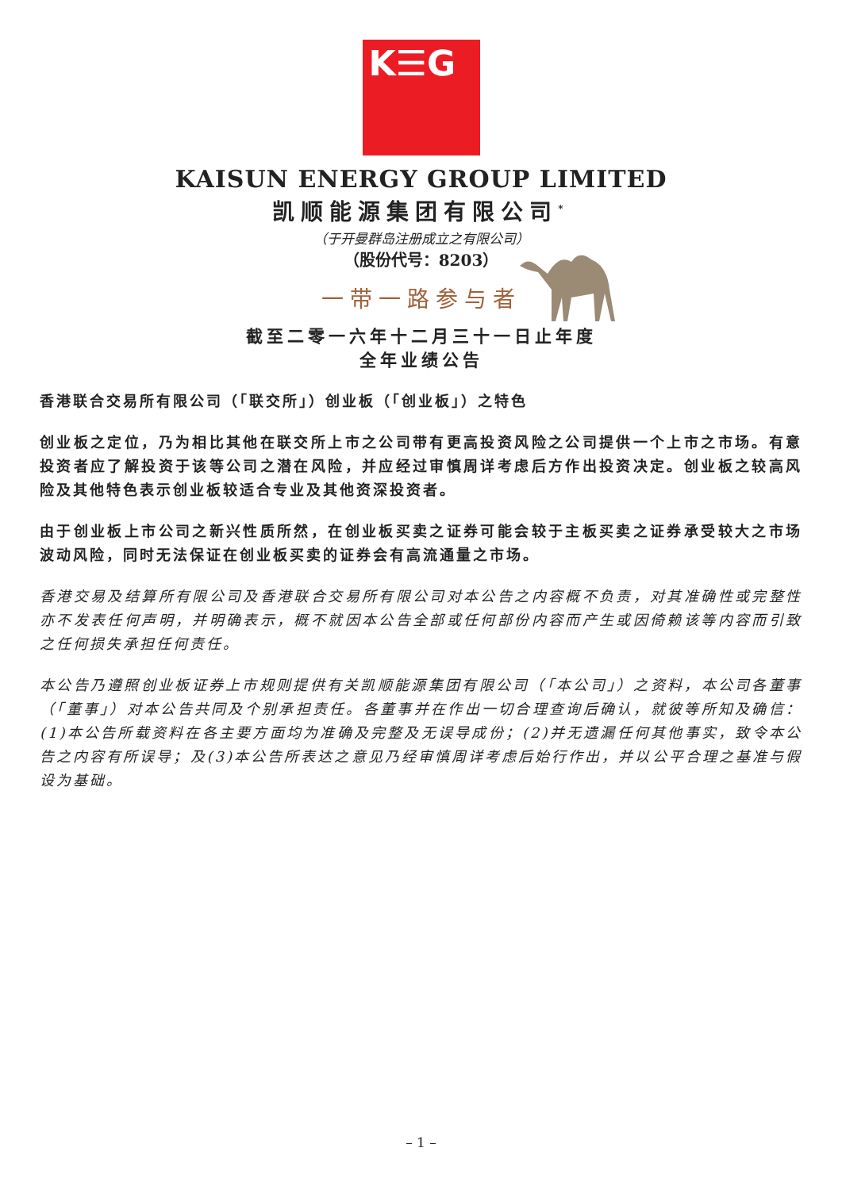K☰G
KAISUN ENERGY GROUP LIMITED
凯顺能源集团有限公司<sup>*</sup>
（于开曼群岛注册成立之有限公司）
（股份代号：8203）
一带一路参与者
截至二零一六年十二月三十一日止年度
全年业绩公告
香港联合交易所有限公司（「联交所」）创业板（「创业板」）之特色
创业板之定位，乃为相比其他在联交所上市之公司带有更高投资风险之公司提供一个上市之市场。有意投资者应了解投资于该等公司之潜在风险，并应经过审慎周详考虑后方作出投资决定。创业板之较高风险及其他特色表示创业板较适合专业及其他资深投资者。
由于创业板上市公司之新兴性质所然，在创业板买卖之证券可能会较于主板买卖之证券承受较大之市场波动风险，同时无法保证在创业板买卖的证券会有高流通量之市场。
香港交易及结算所有限公司及香港联合交易所有限公司对本公告之内容概不负责，对其准确性或完整性亦不发表任何声明，并明确表示，概不就因本公告全部或任何部份内容而产生或因倚赖该等内容而引致之任何损失承担任何责任。
本公告乃遵照创业板证券上市规则提供有关凯顺能源集团有限公司（「本公司」）之资料，本公司各董事（「董事」）对本公告共同及个别承担责任。各董事并在作出一切合理查询后确认，就彼等所知及确信：(1)本公告所载资料在各主要方面均为准确及完整及无误导成份；(2)并无遗漏任何其他事实，致令本公告之内容有所误导；及(3)本公告所表达之意见乃经审慎周详考虑后始行作出，并以公平合理之基准与假设为基础。
– 1 –